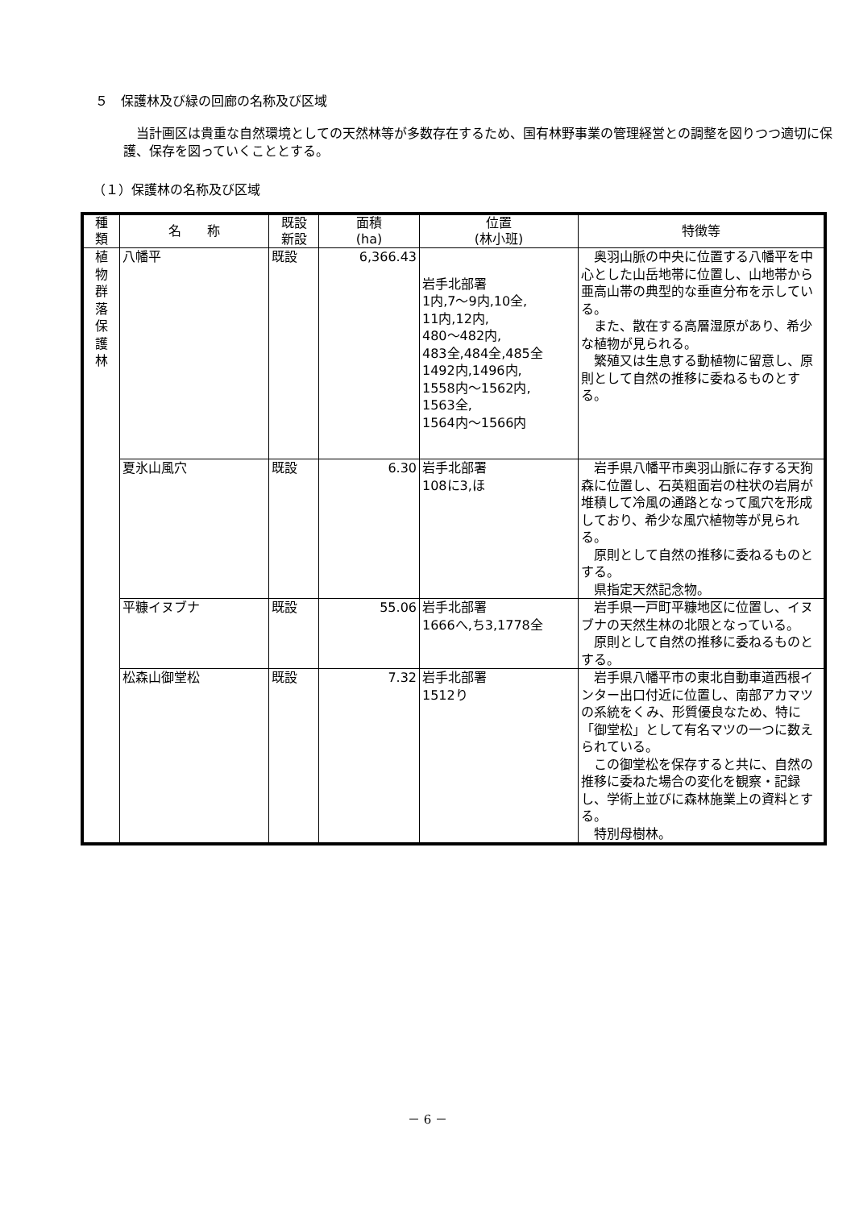５　保護林及び緑の回廊の名称及び区域
当計画区は貴重な自然環境としての天然林等が多数存在するため、国有林野事業の管理経営との調整を図りつつ適切に保護、保存を図っていくこととする。
（１）保護林の名称及び区域
| 種 類 | 名 称 | 既設 新設 | 面積 (ha) | 位置 (林小班) | 特徴等 |
| --- | --- | --- | --- | --- | --- |
| 植 物 群 落 保 護 林 | 八幡平 | 既設 | 6,366.43 | 岩手北部署 1内,7～9内,10全, 11内,12内, 480～482内, 483全,484全,485全 1492内,1496内, 1558内～1562内, 1563全, 1564内～1566内 | 奥羽山脈の中央に位置する八幡平を中心とした山岳地帯に位置し、山地帯から亜高山帯の典型的な垂直分布を示している。 また、散在する高層湿原があり、希少な植物が見られる。 繁殖又は生息する動植物に留意し、原則として自然の推移に委ねるものとする。 |
| | 夏氷山風穴 | 既設 | 6.30 | 岩手北部署 108に3,ほ | 岩手県八幡平市奥羽山脈に存する天狗森に位置し、石英粗面岩の柱状の岩屑が堆積して冷風の通路となって風穴を形成しており、希少な風穴植物等が見られる。 原則として自然の推移に委ねるものとする。 県指定天然記念物。 |
| | 平糠イヌブナ | 既設 | 55.06 | 岩手北部署 1666へ,ち3,1778全 | 岩手県一戸町平糠地区に位置し、イヌブナの天然生林の北限となっている。 原則として自然の推移に委ねるものとする。 |
| | 松森山御堂松 | 既設 | 7.32 | 岩手北部署 1512り | 岩手県八幡平市の東北自動車道西根インター出口付近に位置し、南部アカマツの系統をくみ、形質優良なため、特に「御堂松」として有名マツの一つに数えられている。 この御堂松を保存すると共に、自然の推移に委ねた場合の変化を観察・記録し、学術上並びに森林施業上の資料とする。 特別母樹林。 |
－ 6 －